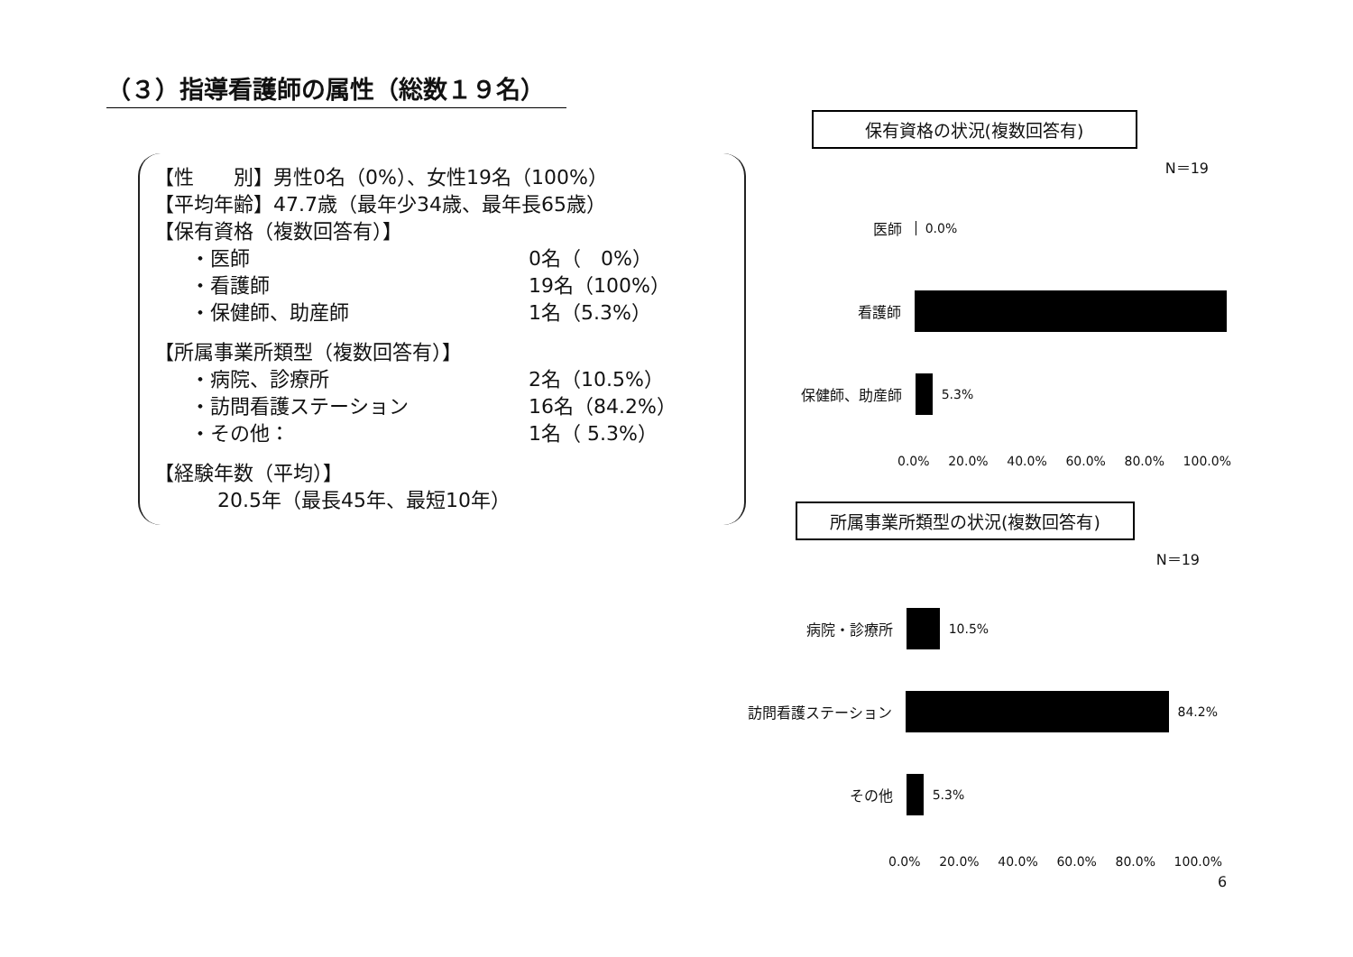（３）指導看護師の属性（総数１９名）
【性　　別】男性0名（0%）、女性19名（100%）
【平均年齢】47.7歳（最年少34歳、最年長65歳）
【保有資格（複数回答有）】
・医師 0名（　0%）
・看護師 19名（100%）
・保健師、助産師 1名（5.3%）
【所属事業所類型（複数回答有）】
・病院、診療所 2名（10.5%）
・訪問看護ステーション 16名（84.2%）
・その他： 1名（ 5.3%）
【経験年数（平均）】
20.5年（最長45年、最短10年）
保有資格の状況(複数回答有)
N＝19
医師 0.0%
看護師
保健師、助産師 5.3%
0.0% 20.0% 40.0% 60.0% 80.0% 100.0%
所属事業所類型の状況(複数回答有)
N＝19
病院・診療所 10.5%
訪問看護ステーション 84.2%
その他 5.3%
0.0% 20.0% 40.0% 60.0% 80.0% 100.0%
6